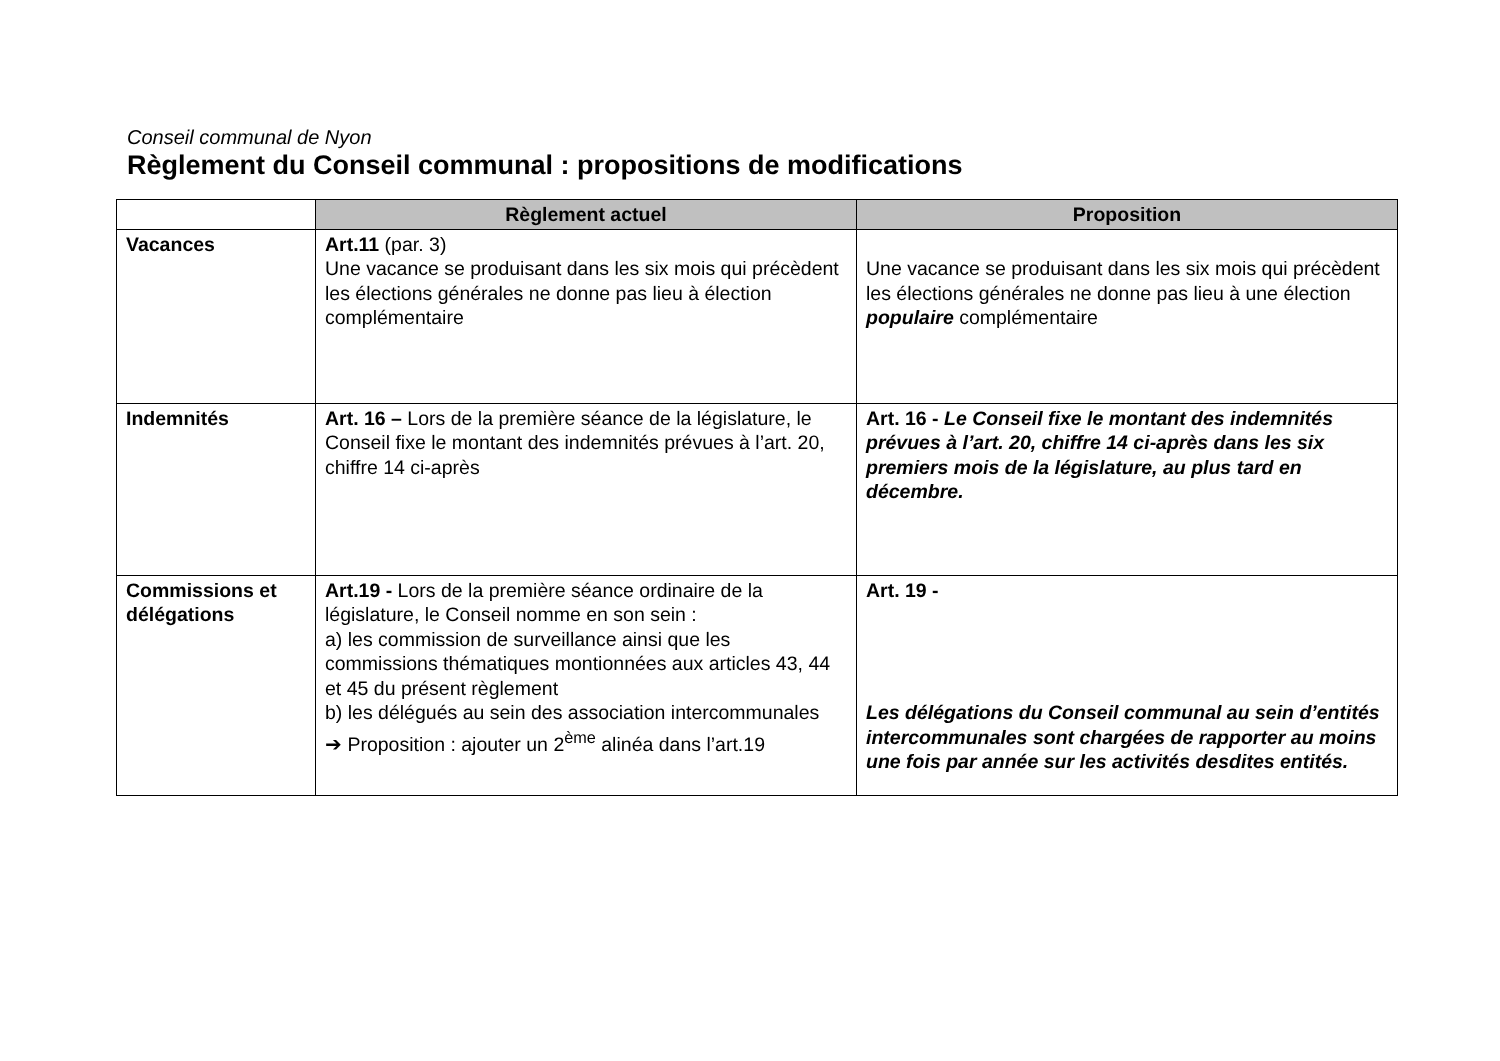Conseil communal de Nyon
Règlement du Conseil communal : propositions de modifications
| | Règlement actuel | Proposition |
| --- | --- | --- |
| Vacances | Art.11 (par. 3) Une vacance se produisant dans les six mois qui précèdent les élections générales ne donne pas lieu à élection complémentaire | Une vacance se produisant dans les six mois qui précèdent les élections générales ne donne pas lieu à une élection populaire complémentaire |
| Indemnités | Art. 16 – Lors de la première séance de la législature, le Conseil fixe le montant des indemnités prévues à l’art. 20, chiffre 14 ci-après | Art. 16 - Le Conseil fixe le montant des indemnités prévues à l’art. 20, chiffre 14 ci-après dans les six premiers mois de la législature, au plus tard en décembre. |
| Commissions et délégations | Art.19 - Lors de la première séance ordinaire de la législature, le Conseil nomme en son sein : a) les commission de surveillance ainsi que les commissions thématiques montionnées aux articles 43, 44 et 45 du présent règlement b) les délégués au sein des association intercommunales ➔ Proposition : ajouter un 2<sup>ème</sup> alinéa dans l’art.19 | Art. 19 - Les délégations du Conseil communal au sein d’entités intercommunales sont chargées de rapporter au moins une fois par année sur les activités desdites entités. |